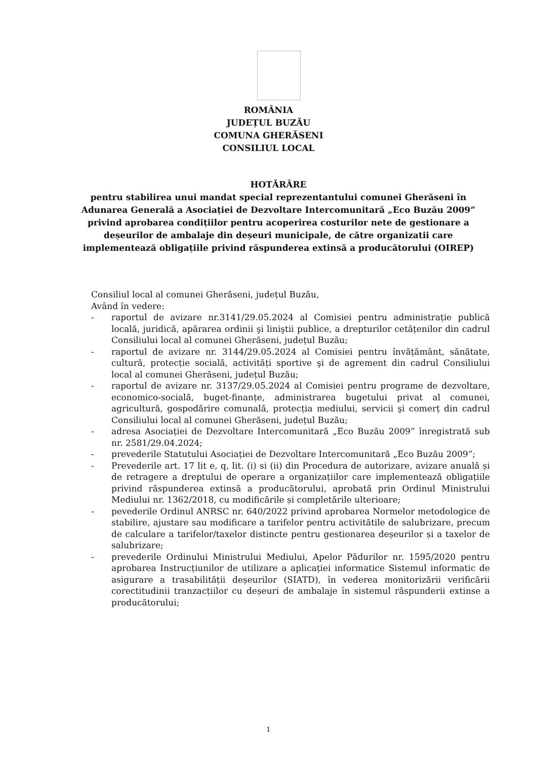ROMÂNIA
JUDEȚUL BUZĂU
COMUNA GHERĂSENI
CONSILIUL LOCAL
HOTĂRÂRE
pentru stabilirea unui mandat special reprezentantului comunei Gherăseni în Adunarea Generală a Asociației de Dezvoltare Intercomunitară „Eco Buzău 2009” privind aprobarea condițiilor pentru acoperirea costurilor nete de gestionare a deșeurilor de ambalaje din deșeuri municipale, de către organizatii care implementează obligațiile privind răspunderea extinsă a producătorului (OIREP)
Consiliul local al comunei Gherăseni, județul Buzău,
Având în vedere:
- raportul de avizare nr.3141/29.05.2024 al Comisiei pentru administrație publică locală, juridică, apărarea ordinii şi liniştii publice, a drepturilor cetățenilor din cadrul Consiliului local al comunei Gherăseni, județul Buzău;
- raportul de avizare nr. 3144/29.05.2024 al Comisiei pentru învățământ, sănătate, cultură, protecție socială, activități sportive şi de agrement din cadrul Consiliului local al comunei Gherăseni, județul Buzău;
- raportul de avizare nr. 3137/29.05.2024 al Comisiei pentru programe de dezvoltare, economico-socială, buget-finanțe, administrarea bugetului privat al comunei, agricultură, gospodărire comunală, protecția mediului, servicii şi comerț din cadrul Consiliului local al comunei Gherăseni, județul Buzău;
- adresa Asociației de Dezvoltare Intercomunitară „Eco Buzău 2009” înregistrată sub nr. 2581/29.04.2024;
- prevederile Statutului Asociației de Dezvoltare Intercomunitară „Eco Buzău 2009”;
- Prevederile art. 17 lit e, q, lit. (i) si (ii) din Procedura de autorizare, avizare anuală și de retragere a dreptului de operare a organizațiilor care implementează obligațiile privind răspunderea extinsă a producătorului, aprobată prin Ordinul Ministrului Mediului nr. 1362/2018, cu modificările și completările ulterioare;
- pevederile Ordinul ANRSC nr. 640/2022 privind aprobarea Normelor metodologice de stabilire, ajustare sau modificare a tarifelor pentru activitătile de salubrizare, precum de calculare a tarifelor/taxelor distincte pentru gestionarea deșeurilor și a taxelor de salubrizare;
- prevederile Ordinului Ministrului Mediului, Apelor Pădurilor nr. 1595/2020 pentru aprobarea Instrucțiunilor de utilizare a aplicației informatice Sistemul informatic de asigurare a trasabilității deșeurilor (SIATD), în vederea monitorizării verificării corectitudinii tranzacțiilor cu deșeuri de ambalaje în sistemul răspunderii extinse a producătorului;
1